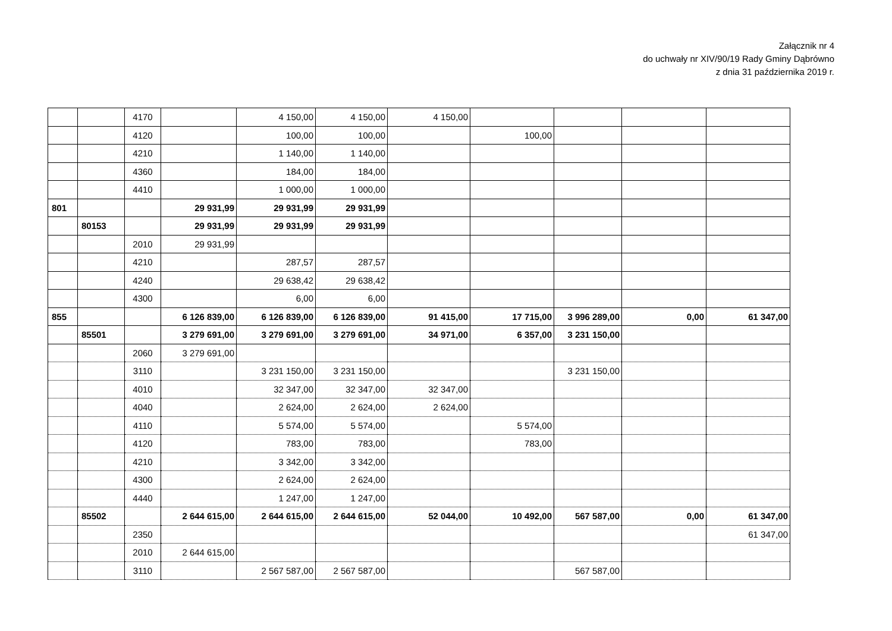Załącznik nr 4
do uchwały nr XIV/90/19 Rady Gminy Dąbrówno
z dnia 31 października 2019 r.
| | | 4170 | | 4 150,00 | 4 150,00 | 4 150,00 | | | | |
| | | 4120 | | 100,00 | 100,00 | | 100,00 | | | |
| | | 4210 | | 1 140,00 | 1 140,00 | | | | | |
| | | 4360 | | 184,00 | 184,00 | | | | | |
| | | 4410 | | 1 000,00 | 1 000,00 | | | | | |
| 801 | | | 29 931,99 | 29 931,99 | 29 931,99 | | | | | |
| | 80153 | | 29 931,99 | 29 931,99 | 29 931,99 | | | | | |
| | | 2010 | 29 931,99 | | | | | | | |
| | | 4210 | | 287,57 | 287,57 | | | | | |
| | | 4240 | | 29 638,42 | 29 638,42 | | | | | |
| | | 4300 | | 6,00 | 6,00 | | | | | |
| 855 | | | 6 126 839,00 | 6 126 839,00 | 6 126 839,00 | 91 415,00 | 17 715,00 | 3 996 289,00 | 0,00 | 61 347,00 |
| | 85501 | | 3 279 691,00 | 3 279 691,00 | 3 279 691,00 | 34 971,00 | 6 357,00 | 3 231 150,00 | | |
| | | 2060 | 3 279 691,00 | | | | | | | |
| | | 3110 | | 3 231 150,00 | 3 231 150,00 | | | 3 231 150,00 | | |
| | | 4010 | | 32 347,00 | 32 347,00 | 32 347,00 | | | | |
| | | 4040 | | 2 624,00 | 2 624,00 | 2 624,00 | | | | |
| | | 4110 | | 5 574,00 | 5 574,00 | | 5 574,00 | | | |
| | | 4120 | | 783,00 | 783,00 | | 783,00 | | | |
| | | 4210 | | 3 342,00 | 3 342,00 | | | | | |
| | | 4300 | | 2 624,00 | 2 624,00 | | | | | |
| | | 4440 | | 1 247,00 | 1 247,00 | | | | | |
| | 85502 | | 2 644 615,00 | 2 644 615,00 | 2 644 615,00 | 52 044,00 | 10 492,00 | 567 587,00 | 0,00 | 61 347,00 |
| | | 2350 | | | | | | | | 61 347,00 |
| | | 2010 | 2 644 615,00 | | | | | | | |
| | | 3110 | | 2 567 587,00 | 2 567 587,00 | | | 567 587,00 | | |